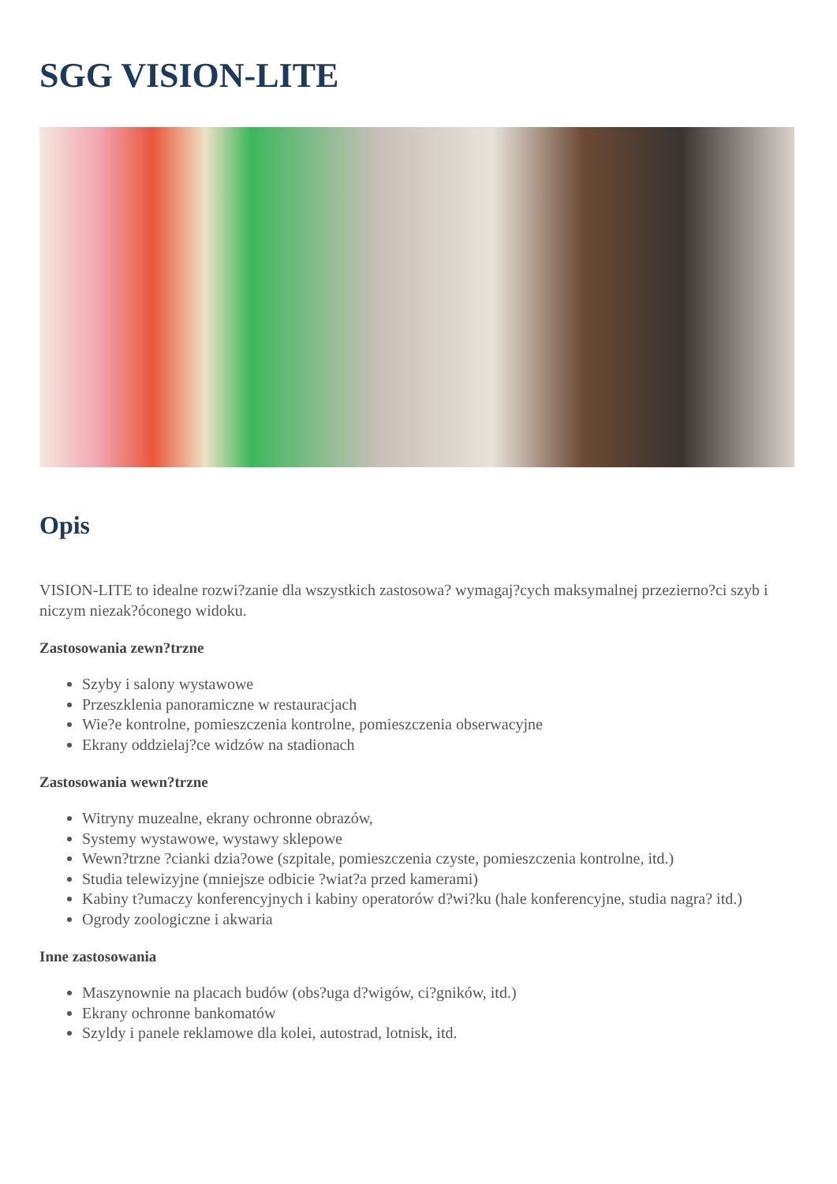SGG VISION-LITE
Opis
VISION-LITE to idealne rozwi?zanie dla wszystkich zastosowa? wymagaj?cych maksymalnej przezierno?ci szyb i niczym niezak?óconego widoku.
Zastosowania zewn?trzne
Szyby i salony wystawowe
Przeszklenia panoramiczne w restauracjach
Wie?e kontrolne, pomieszczenia kontrolne, pomieszczenia obserwacyjne
Ekrany oddzielaj?ce widzów na stadionach
Zastosowania wewn?trzne
Witryny muzealne, ekrany ochronne obrazów,
Systemy wystawowe, wystawy sklepowe
Wewn?trzne ?cianki dzia?owe (szpitale, pomieszczenia czyste, pomieszczenia kontrolne, itd.)
Studia telewizyjne (mniejsze odbicie ?wiat?a przed kamerami)
Kabiny t?umaczy konferencyjnych i kabiny operatorów d?wi?ku (hale konferencyjne, studia nagra? itd.)
Ogrody zoologiczne i akwaria
Inne zastosowania
Maszynownie na placach budów (obs?uga d?wigów, ci?gników, itd.)
Ekrany ochronne bankomatów
Szyldy i panele reklamowe dla kolei, autostrad, lotnisk, itd.